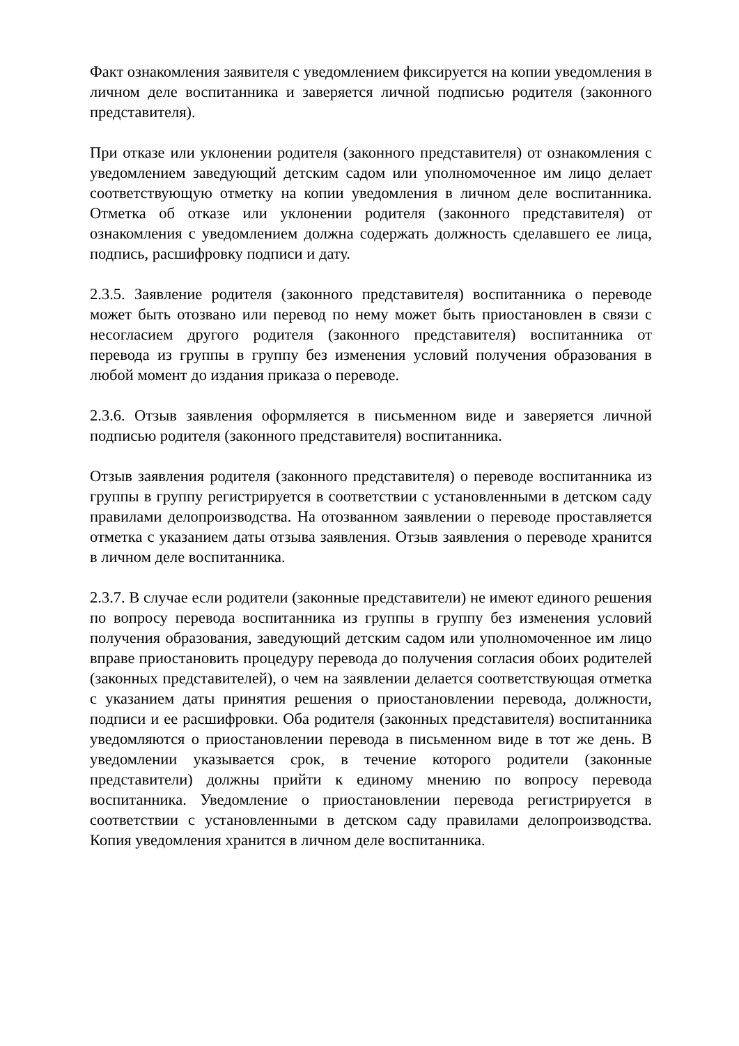Факт ознакомления заявителя с уведомлением фиксируется на копии уведомления в личном деле воспитанника и заверяется личной подписью родителя (законного представителя).
При отказе или уклонении родителя (законного представителя) от ознакомления с уведомлением заведующий детским садом или уполномоченное им лицо делает соответствующую отметку на копии уведомления в личном деле воспитанника. Отметка об отказе или уклонении родителя (законного представителя) от ознакомления с уведомлением должна содержать должность сделавшего ее лица, подпись, расшифровку подписи и дату.
2.3.5. Заявление родителя (законного представителя) воспитанника о переводе может быть отозвано или перевод по нему может быть приостановлен в связи с несогласием другого родителя (законного представителя) воспитанника от перевода из группы в группу без изменения условий получения образования в любой момент до издания приказа о переводе.
2.3.6. Отзыв заявления оформляется в письменном виде и заверяется личной подписью родителя (законного представителя) воспитанника.
Отзыв заявления родителя (законного представителя) о переводе воспитанника из группы в группу регистрируется в соответствии с установленными в детском саду правилами делопроизводства. На отозванном заявлении о переводе проставляется отметка с указанием даты отзыва заявления. Отзыв заявления о переводе хранится в личном деле воспитанника.
2.3.7. В случае если родители (законные представители) не имеют единого решения по вопросу перевода воспитанника из группы в группу без изменения условий получения образования, заведующий детским садом или уполномоченное им лицо вправе приостановить процедуру перевода до получения согласия обоих родителей (законных представителей), о чем на заявлении делается соответствующая отметка с указанием даты принятия решения о приостановлении перевода, должности, подписи и ее расшифровки. Оба родителя (законных представителя) воспитанника уведомляются о приостановлении перевода в письменном виде в тот же день. В уведомлении указывается срок, в течение которого родители (законные представители) должны прийти к единому мнению по вопросу перевода воспитанника. Уведомление о приостановлении перевода регистрируется в соответствии с установленными в детском саду правилами делопроизводства. Копия уведомления хранится в личном деле воспитанника.